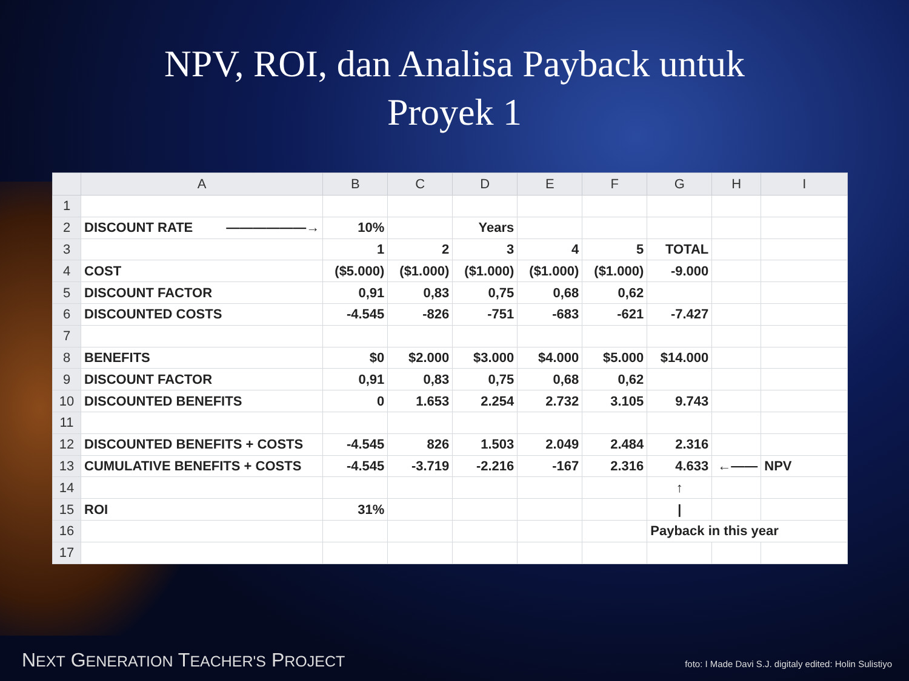NPV, ROI, dan Analisa Payback untuk
Proyek 1
| | A | B | C | D | E | F | G | H | I |
| --- | --- | --- | --- | --- | --- | --- | --- | --- | --- |
| 1 | | | | | | | | | |
| 2 | DISCOUNT RATE ——————→ | 10% | | Years | | | | | |
| 3 | | 1 | 2 | 3 | 4 | 5 | TOTAL | | |
| 4 | COST | ($5.000) | ($1.000) | ($1.000) | ($1.000) | ($1.000) | -9.000 | | |
| 5 | DISCOUNT FACTOR | 0,91 | 0,83 | 0,75 | 0,68 | 0,62 | | | |
| 6 | DISCOUNTED COSTS | -4.545 | -826 | -751 | -683 | -621 | -7.427 | | |
| 7 | | | | | | | | | |
| 8 | BENEFITS | $0 | $2.000 | $3.000 | $4.000 | $5.000 | $14.000 | | |
| 9 | DISCOUNT FACTOR | 0,91 | 0,83 | 0,75 | 0,68 | 0,62 | | | |
| 10 | DISCOUNTED BENEFITS | 0 | 1.653 | 2.254 | 2.732 | 3.105 | 9.743 | | |
| 11 | | | | | | | | | |
| 12 | DISCOUNTED BENEFITS + COSTS | -4.545 | 826 | 1.503 | 2.049 | 2.484 | 2.316 | | |
| 13 | CUMULATIVE BENEFITS + COSTS | -4.545 | -3.719 | -2.216 | -167 | 2.316 | 4.633 | ←—— | NPV |
| 14 | | | | | | | ↑ | | |
| 15 | ROI | 31% | | | | | / | | |
| 16 | | | | | | | Payback in this year | | |
| 17 | | | | | | | | | |
NEXT GENERATION TEACHER'S PROJECT
foto: I Made Davi S.J. digitaly edited: Holin Sulistiyo